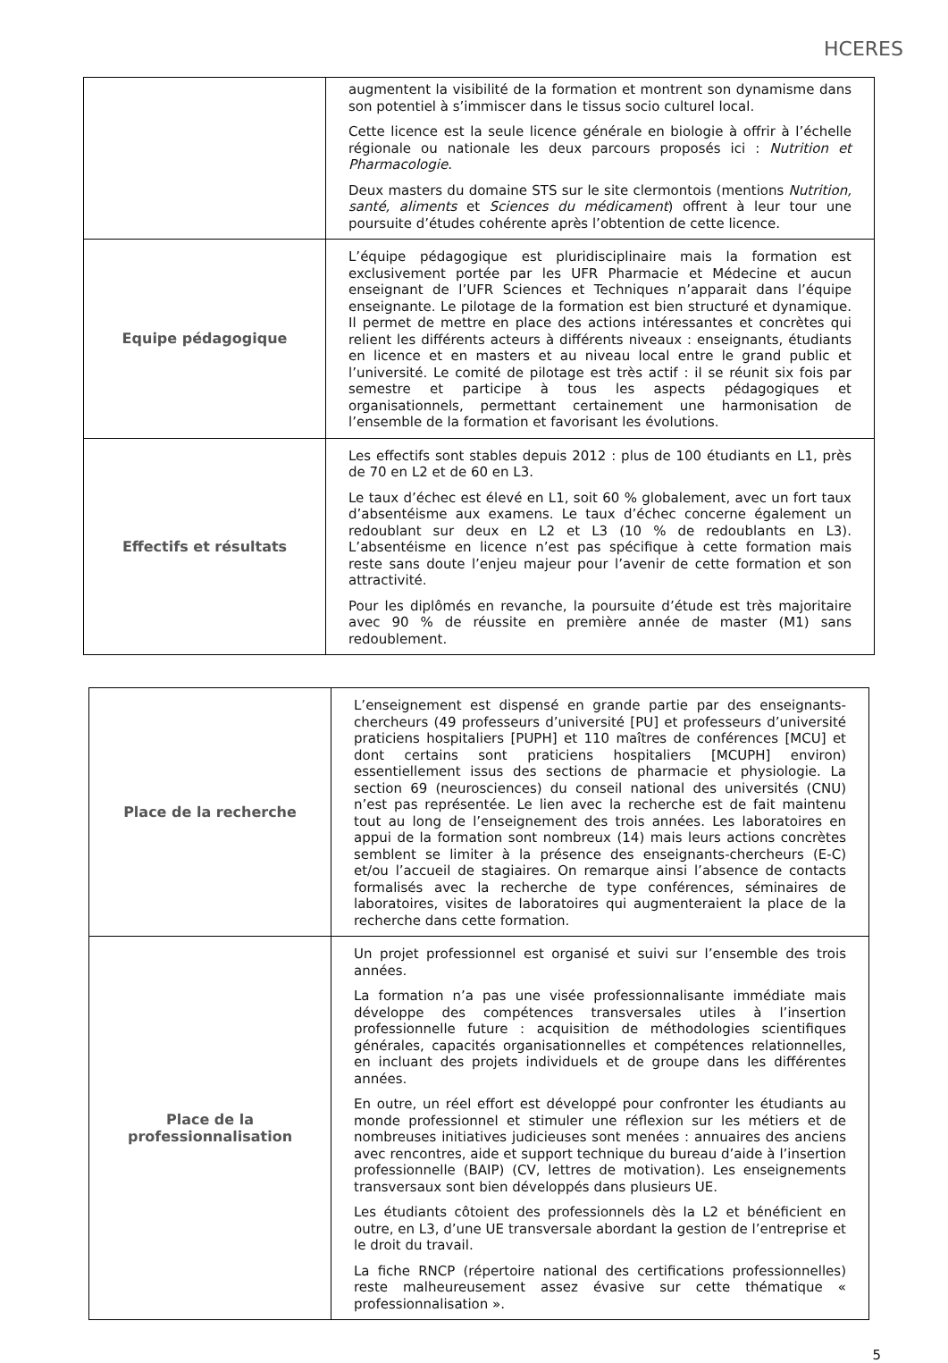HCERES
| | augmentent la visibilité de la formation et montrent son dynamisme dans son potentiel à s’immiscer dans le tissus socio culturel local. Cette licence est la seule licence générale en biologie à offrir à l’échelle régionale ou nationale les deux parcours proposés ici : Nutrition et Pharmacologie . Deux masters du domaine STS sur le site clermontois (mentions Nutrition, santé, aliments et Sciences du médicament ) offrent à leur tour une poursuite d’études cohérente après l’obtention de cette licence. |
| Equipe pédagogique | L’équipe pédagogique est pluridisciplinaire mais la formation est exclusivement portée par les UFR Pharmacie et Médecine et aucun enseignant de l’UFR Sciences et Techniques n’apparait dans l’équipe enseignante. Le pilotage de la formation est bien structuré et dynamique. Il permet de mettre en place des actions intéressantes et concrètes qui relient les différents acteurs à différents niveaux : enseignants, étudiants en licence et en masters et au niveau local entre le grand public et l’université. Le comité de pilotage est très actif : il se réunit six fois par semestre et participe à tous les aspects pédagogiques et organisationnels, permettant certainement une harmonisation de l’ensemble de la formation et favorisant les évolutions. |
| Effectifs et résultats | Les effectifs sont stables depuis 2012 : plus de 100 étudiants en L1, près de 70 en L2 et de 60 en L3. Le taux d’échec est élevé en L1, soit 60 % globalement, avec un fort taux d’absentéisme aux examens. Le taux d’échec concerne également un redoublant sur deux en L2 et L3 (10 % de redoublants en L3). L’absentéisme en licence n’est pas spécifique à cette formation mais reste sans doute l’enjeu majeur pour l’avenir de cette formation et son attractivité. Pour les diplômés en revanche, la poursuite d’étude est très majoritaire avec 90 % de réussite en première année de master (M1) sans redoublement. |
| Place de la recherche | L’enseignement est dispensé en grande partie par des enseignants-chercheurs (49 professeurs d’université [PU] et professeurs d’université praticiens hospitaliers [PUPH] et 110 maîtres de conférences [MCU] et dont certains sont praticiens hospitaliers [MCUPH] environ) essentiellement issus des sections de pharmacie et physiologie. La section 69 (neurosciences) du conseil national des universités (CNU) n’est pas représentée. Le lien avec la recherche est de fait maintenu tout au long de l’enseignement des trois années. Les laboratoires en appui de la formation sont nombreux (14) mais leurs actions concrètes semblent se limiter à la présence des enseignants-chercheurs (E-C) et/ou l’accueil de stagiaires. On remarque ainsi l’absence de contacts formalisés avec la recherche de type conférences, séminaires de laboratoires, visites de laboratoires qui augmenteraient la place de la recherche dans cette formation. |
| Place de la professionnalisation | Un projet professionnel est organisé et suivi sur l’ensemble des trois années. La formation n’a pas une visée professionnalisante immédiate mais développe des compétences transversales utiles à l’insertion professionnelle future : acquisition de méthodologies scientifiques générales, capacités organisationnelles et compétences relationnelles, en incluant des projets individuels et de groupe dans les différentes années. En outre, un réel effort est développé pour confronter les étudiants au monde professionnel et stimuler une réflexion sur les métiers et de nombreuses initiatives judicieuses sont menées : annuaires des anciens avec rencontres, aide et support technique du bureau d’aide à l’insertion professionnelle (BAIP) (CV, lettres de motivation). Les enseignements transversaux sont bien développés dans plusieurs UE. Les étudiants côtoient des professionnels dès la L2 et bénéficient en outre, en L3, d’une UE transversale abordant la gestion de l’entreprise et le droit du travail. La fiche RNCP (répertoire national des certifications professionnelles) reste malheureusement assez évasive sur cette thématique « professionnalisation ». |
5